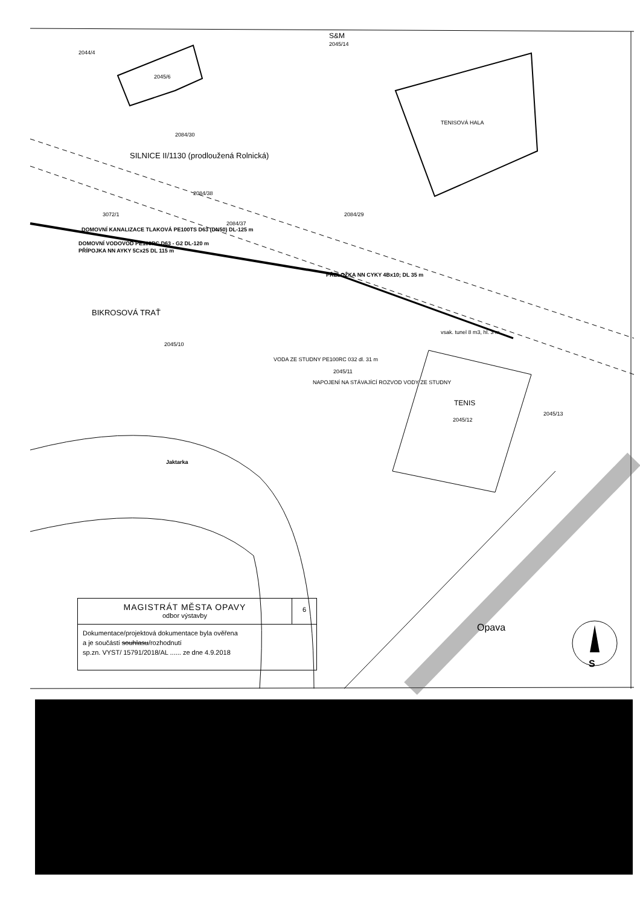S&M
2045/14
2044/4
2045/6
TENISOVÁ HALA
2084/30
SILNICE II/1130 (prodloužená Rolnická)
2084/38
2084/29
3072/1
2084/37
DOMOVNÍ KANALIZACE TLAKOVÁ PE100TS D63 (DN50) DL-125 m
DOMOVNÍ VODOVOD PE100RC D63 - G2 DL-120 m
PŘÍPOJKA NN AYKY 5Cx25 DL 115 m
PŘELOŽKA NN CYKY 4Bx10; DL 35 m
BIKROSOVÁ TRAŤ
2045/10
vsak. tunel 8 m3, hl. 3 m
VODA ZE STUDNY PE100RC 032 dl. 31 m
2045/11
NAPOJENÍ NA STÁVAJÍCÍ ROZVOD VODY ZE STUDNY
TENIS
2045/12
2045/13
Jaktarka
Opava
S
MAGISTRÁT MĚSTA OPAVY
odbor výstavby
6
Dokumentace/projektová dokumentace byla ověřena
a je součástí souhlasu/rozhodnutí
sp.zn. VYST/ 15791/2018/AL ...... ze dne 4.9.2018